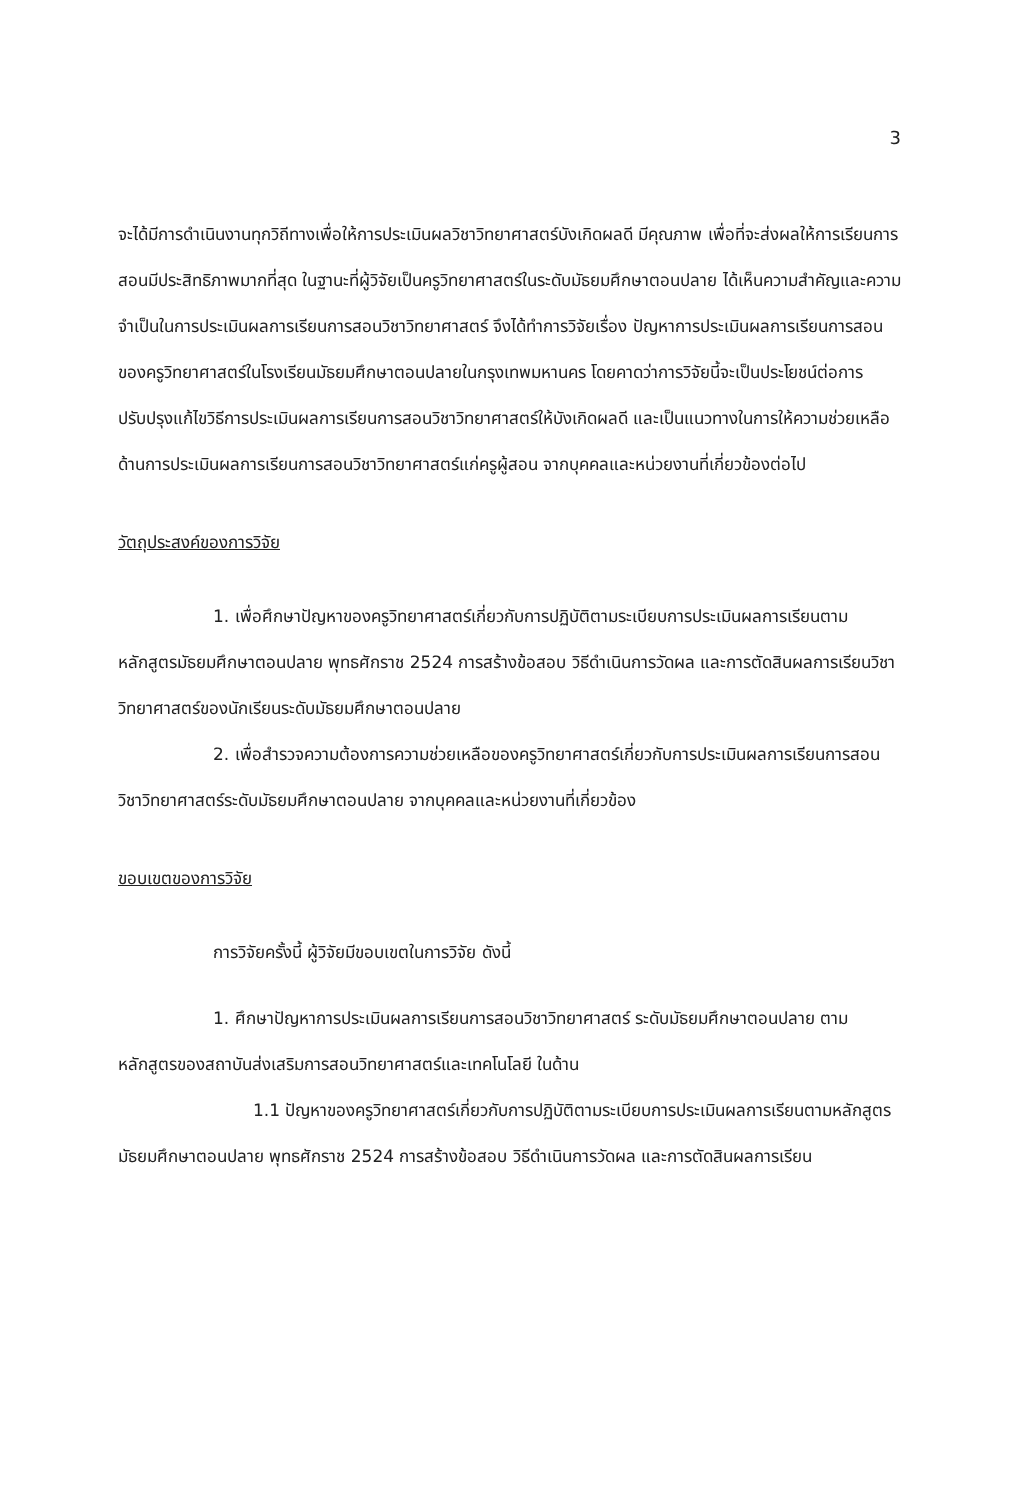3
จะได้มีการดำเนินงานทุกวิถีทางเพื่อให้การประเมินผลวิชาวิทยาศาสตร์บังเกิดผลดี มีคุณภาพ เพื่อที่จะส่งผลให้การเรียนการสอนมีประสิทธิภาพมากที่สุด ในฐานะที่ผู้วิจัยเป็นครูวิทยาศาสตร์ในระดับมัธยมศึกษาตอนปลาย ได้เห็นความสำคัญและความจำเป็นในการประเมินผลการเรียนการสอนวิชาวิทยาศาสตร์ จึงได้ทำการวิจัยเรื่อง ปัญหาการประเมินผลการเรียนการสอนของครูวิทยาศาสตร์ในโรงเรียนมัธยมศึกษาตอนปลายในกรุงเทพมหานคร โดยคาดว่าการวิจัยนี้จะเป็นประโยชน์ต่อการปรับปรุงแก้ไขวิธีการประเมินผลการเรียนการสอนวิชาวิทยาศาสตร์ให้บังเกิดผลดี และเป็นแนวทางในการให้ความช่วยเหลือด้านการประเมินผลการเรียนการสอนวิชาวิทยาศาสตร์แก่ครูผู้สอน จากบุคคลและหน่วยงานที่เกี่ยวข้องต่อไป
วัตถุประสงค์ของการวิจัย
1. เพื่อศึกษาปัญหาของครูวิทยาศาสตร์เกี่ยวกับการปฏิบัติตามระเบียบการประเมินผลการเรียนตามหลักสูตรมัธยมศึกษาตอนปลาย พุทธศักราช 2524 การสร้างข้อสอบ วิธีดำเนินการวัดผล และการตัดสินผลการเรียนวิชาวิทยาศาสตร์ของนักเรียนระดับมัธยมศึกษาตอนปลาย
2. เพื่อสำรวจความต้องการความช่วยเหลือของครูวิทยาศาสตร์เกี่ยวกับการประเมินผลการเรียนการสอนวิชาวิทยาศาสตร์ระดับมัธยมศึกษาตอนปลาย จากบุคคลและหน่วยงานที่เกี่ยวข้อง
ขอบเขตของการวิจัย
การวิจัยครั้งนี้ ผู้วิจัยมีขอบเขตในการวิจัย ดังนี้
1. ศึกษาปัญหาการประเมินผลการเรียนการสอนวิชาวิทยาศาสตร์ ระดับมัธยมศึกษาตอนปลาย ตามหลักสูตรของสถาบันส่งเสริมการสอนวิทยาศาสตร์และเทคโนโลยี ในด้าน
1.1 ปัญหาของครูวิทยาศาสตร์เกี่ยวกับการปฏิบัติตามระเบียบการประเมินผลการเรียนตามหลักสูตรมัธยมศึกษาตอนปลาย พุทธศักราช 2524 การสร้างข้อสอบ วิธีดำเนินการวัดผล และการตัดสินผลการเรียน